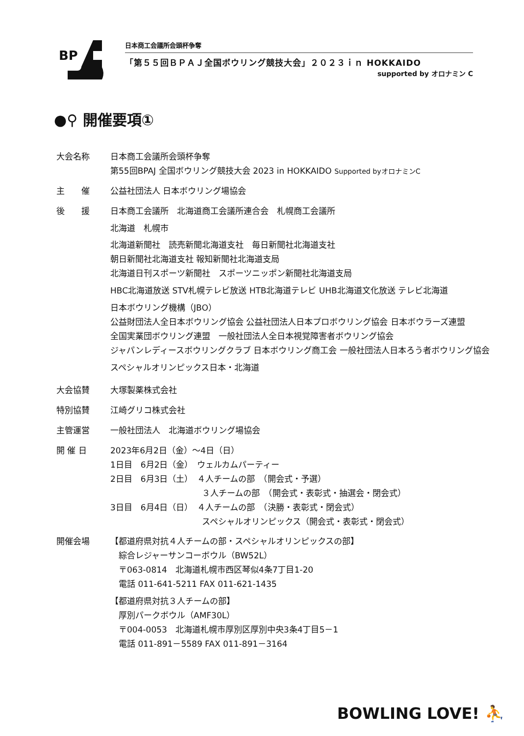BP
日本商工会議所会頭杯争奪
「第５５回ＢＰＡＪ全国ボウリング競技大会」２０２３ｉｎ HOKKAIDO
supported by オロナミン C
●⚲ 開催要項①
大会名称 日本商工会議所会頭杯争奪
第55回BPAJ 全国ボウリング競技大会 2023 in HOKKAIDO Supported byオロナミンC
主　　催 公益社団法人 日本ボウリング場協会
後　　援 日本商工会議所　北海道商工会議所連合会　札幌商工会議所
北海道　札幌市
北海道新聞社　読売新聞北海道支社　毎日新聞社北海道支社
朝日新聞社北海道支社 報知新聞社北海道支局
北海道日刊スポーツ新聞社　スポーツニッポン新聞社北海道支局
HBC北海道放送 STV札幌テレビ放送 HTB北海道テレビ UHB北海道文化放送 テレビ北海道
日本ボウリング機構（JBO）
公益財団法人全日本ボウリング協会 公益社団法人日本プロボウリング協会 日本ボウラーズ連盟
全国実業団ボウリング連盟　一般社団法人全日本視覚障害者ボウリング協会
ジャパンレディースボウリングクラブ 日本ボウリング商工会 一般社団法人日本ろう者ボウリング協会
スペシャルオリンピックス日本・北海道
大会協賛 大塚製薬株式会社
特別協賛 江崎グリコ株式会社
主管運営 一般社団法人　北海道ボウリング場協会
開 催 日 2023年6月2日（金）～4日（日）
1日目　6月2日（金）　ウェルカムパーティー
2日目　6月3日（土）　４人チームの部　（開会式・予選）
　　　　　　　　　　　３人チームの部　（開会式・表彰式・抽選会・閉会式）
3日目　6月4日（日）　４人チームの部　（決勝・表彰式・閉会式）
　　　　　　　　　　　スペシャルオリンピックス（開会式・表彰式・閉会式）
開催会場 【都道府県対抗４人チームの部・スペシャルオリンピックスの部】
　綜合レジャーサンコーボウル（BW52L）
　〒063-0814　北海道札幌市西区琴似4条7丁目1-20
　電話 011-641-5211 FAX 011-621-1435
【都道府県対抗３人チームの部】
　厚別パークボウル（AMF30L）
　〒004-0053　北海道札幌市厚別区厚別中央3条4丁目5－1
　電話 011-891－5589 FAX 011-891－3164
BOWLING LOVE! ⛹